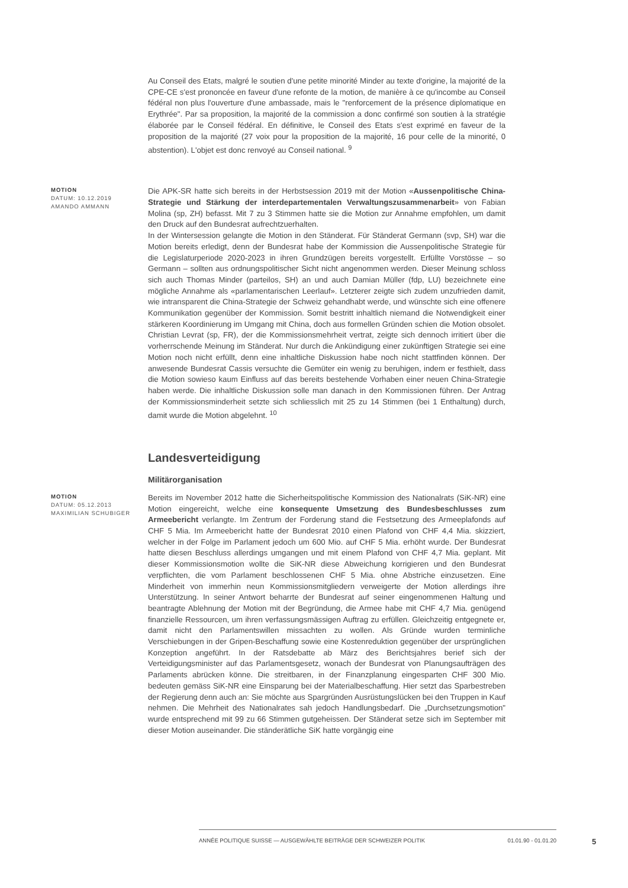Au Conseil des Etats, malgré le soutien d'une petite minorité Minder au texte d'origine, la majorité de la CPE-CE s'est prononcée en faveur d'une refonte de la motion, de manière à ce qu'incombe au Conseil fédéral non plus l'ouverture d'une ambassade, mais le "renforcement de la présence diplomatique en Erythrée". Par sa proposition, la majorité de la commission a donc confirmé son soutien à la stratégie élaborée par le Conseil fédéral. En définitive, le Conseil des Etats s'est exprimé en faveur de la proposition de la majorité (27 voix pour la proposition de la majorité, 16 pour celle de la minorité, 0 abstention). L'objet est donc renvoyé au Conseil national. <sup>9</sup>
MOTION
DATUM: 10.12.2019
AMANDO AMMANN
Die APK-SR hatte sich bereits in der Herbstsession 2019 mit der Motion «Aussenpolitische China-Strategie und Stärkung der interdepartementalen Verwaltungszusammenarbeit» von Fabian Molina (sp, ZH) befasst. Mit 7 zu 3 Stimmen hatte sie die Motion zur Annahme empfohlen, um damit den Druck auf den Bundesrat aufrechtzuerhalten.
In der Wintersession gelangte die Motion in den Ständerat. Für Ständerat Germann (svp, SH) war die Motion bereits erledigt, denn der Bundesrat habe der Kommission die Aussenpolitische Strategie für die Legislaturperiode 2020-2023 in ihren Grundzügen bereits vorgestellt. Erfüllte Vorstösse – so Germann – sollten aus ordnungspolitischer Sicht nicht angenommen werden. Dieser Meinung schloss sich auch Thomas Minder (parteilos, SH) an und auch Damian Müller (fdp, LU) bezeichnete eine mögliche Annahme als «parlamentarischen Leerlauf». Letzterer zeigte sich zudem unzufrieden damit, wie intransparent die China-Strategie der Schweiz gehandhabt werde, und wünschte sich eine offenere Kommunikation gegenüber der Kommission. Somit bestritt inhaltlich niemand die Notwendigkeit einer stärkeren Koordinierung im Umgang mit China, doch aus formellen Gründen schien die Motion obsolet. Christian Levrat (sp, FR), der die Kommissionsmehrheit vertrat, zeigte sich dennoch irritiert über die vorherrschende Meinung im Ständerat. Nur durch die Ankündigung einer zukünftigen Strategie sei eine Motion noch nicht erfüllt, denn eine inhaltliche Diskussion habe noch nicht stattfinden können. Der anwesende Bundesrat Cassis versuchte die Gemüter ein wenig zu beruhigen, indem er festhielt, dass die Motion sowieso kaum Einfluss auf das bereits bestehende Vorhaben einer neuen China-Strategie haben werde. Die inhaltliche Diskussion solle man danach in den Kommissionen führen. Der Antrag der Kommissionsminderheit setzte sich schliesslich mit 25 zu 14 Stimmen (bei 1 Enthaltung) durch, damit wurde die Motion abgelehnt. <sup>10</sup>
Landesverteidigung
Militärorganisation
MOTION
DATUM: 05.12.2013
MAXIMILIAN SCHUBIGER
Bereits im November 2012 hatte die Sicherheitspolitische Kommission des Nationalrats (SiK-NR) eine Motion eingereicht, welche eine konsequente Umsetzung des Bundesbeschlusses zum Armeebericht verlangte. Im Zentrum der Forderung stand die Festsetzung des Armeeplafonds auf CHF 5 Mia. Im Armeebericht hatte der Bundesrat 2010 einen Plafond von CHF 4,4 Mia. skizziert, welcher in der Folge im Parlament jedoch um 600 Mio. auf CHF 5 Mia. erhöht wurde. Der Bundesrat hatte diesen Beschluss allerdings umgangen und mit einem Plafond von CHF 4,7 Mia. geplant. Mit dieser Kommissionsmotion wollte die SiK-NR diese Abweichung korrigieren und den Bundesrat verpflichten, die vom Parlament beschlossenen CHF 5 Mia. ohne Abstriche einzusetzen. Eine Minderheit von immerhin neun Kommissionsmitgliedern verweigerte der Motion allerdings ihre Unterstützung. In seiner Antwort beharrte der Bundesrat auf seiner eingenommenen Haltung und beantragte Ablehnung der Motion mit der Begründung, die Armee habe mit CHF 4,7 Mia. genügend finanzielle Ressourcen, um ihren verfassungsmässigen Auftrag zu erfüllen. Gleichzeitig entgegnete er, damit nicht den Parlamentswillen missachten zu wollen. Als Gründe wurden terminliche Verschiebungen in der Gripen-Beschaffung sowie eine Kostenreduktion gegenüber der ursprünglichen Konzeption angeführt. In der Ratsdebatte ab März des Berichtsjahres berief sich der Verteidigungsminister auf das Parlamentsgesetz, wonach der Bundesrat von Planungsaufträgen des Parlaments abrücken könne. Die streitbaren, in der Finanzplanung eingesparten CHF 300 Mio. bedeuten gemäss SiK-NR eine Einsparung bei der Materialbeschaffung. Hier setzt das Sparbestreben der Regierung denn auch an: Sie möchte aus Spargründen Ausrüstungslücken bei den Truppen in Kauf nehmen. Die Mehrheit des Nationalrates sah jedoch Handlungsbedarf. Die „Durchsetzungsmotion" wurde entsprechend mit 99 zu 66 Stimmen gutgeheissen. Der Ständerat setze sich im September mit dieser Motion auseinander. Die ständerätliche SiK hatte vorgängig eine
ANNÉE POLITIQUE SUISSE — AUSGEWÄHLTE BEITRÄGE DER SCHWEIZER POLITIK 01.01.90 - 01.01.20
5